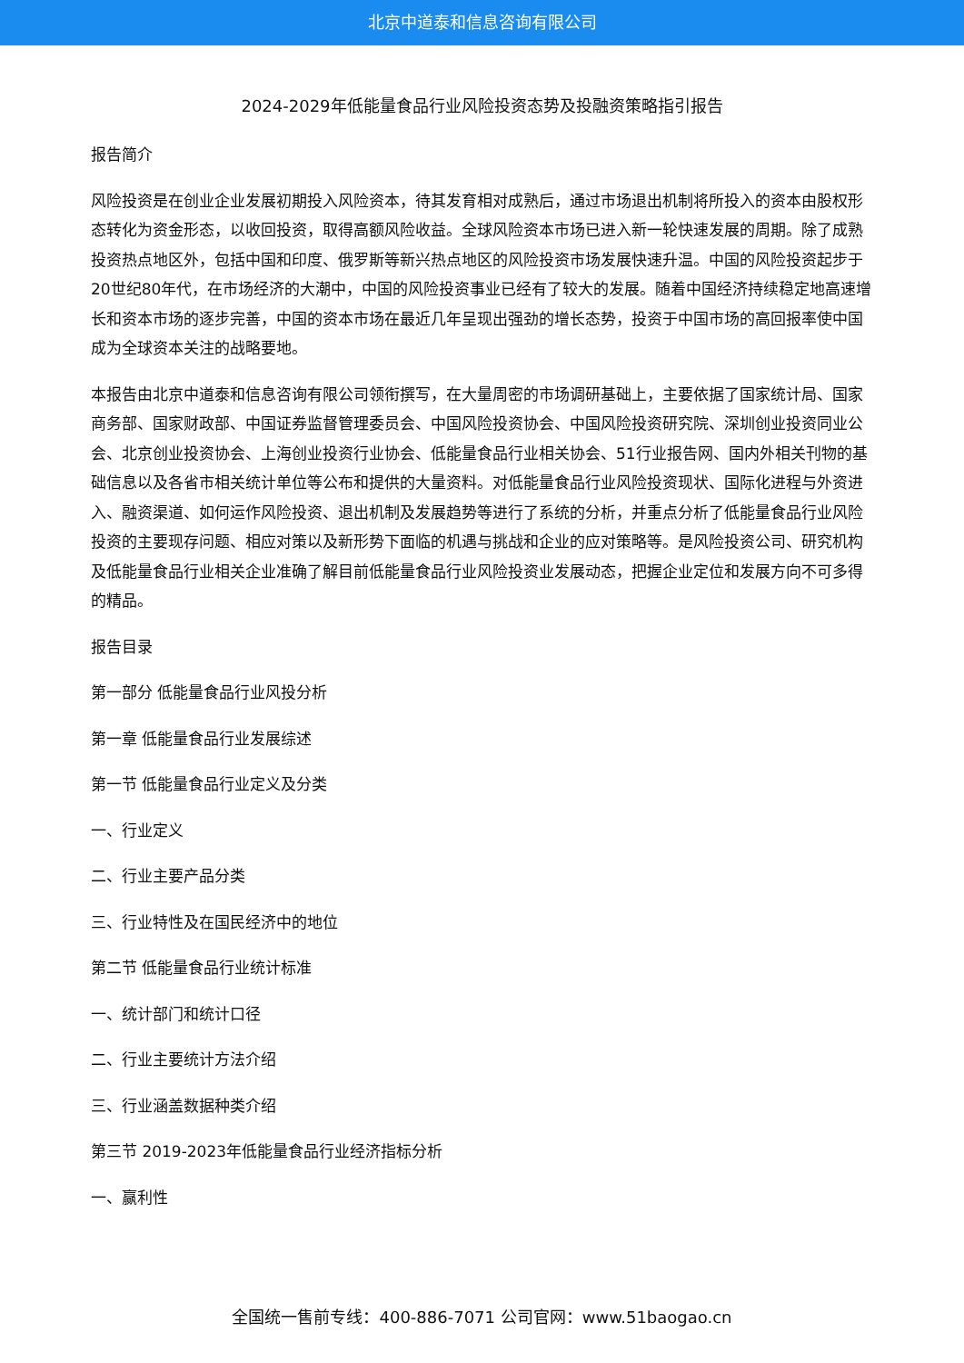北京中道泰和信息咨询有限公司
2024-2029年低能量食品行业风险投资态势及投融资策略指引报告
报告简介
风险投资是在创业企业发展初期投入风险资本，待其发育相对成熟后，通过市场退出机制将所投入的资本由股权形态转化为资金形态，以收回投资，取得高额风险收益。全球风险资本市场已进入新一轮快速发展的周期。除了成熟投资热点地区外，包括中国和印度、俄罗斯等新兴热点地区的风险投资市场发展快速升温。中国的风险投资起步于20世纪80年代，在市场经济的大潮中，中国的风险投资事业已经有了较大的发展。随着中国经济持续稳定地高速增长和资本市场的逐步完善，中国的资本市场在最近几年呈现出强劲的增长态势，投资于中国市场的高回报率使中国成为全球资本关注的战略要地。
本报告由北京中道泰和信息咨询有限公司领衔撰写，在大量周密的市场调研基础上，主要依据了国家统计局、国家商务部、国家财政部、中国证券监督管理委员会、中国风险投资协会、中国风险投资研究院、深圳创业投资同业公会、北京创业投资协会、上海创业投资行业协会、低能量食品行业相关协会、51行业报告网、国内外相关刊物的基础信息以及各省市相关统计单位等公布和提供的大量资料。对低能量食品行业风险投资现状、国际化进程与外资进入、融资渠道、如何运作风险投资、退出机制及发展趋势等进行了系统的分析，并重点分析了低能量食品行业风险投资的主要现存问题、相应对策以及新形势下面临的机遇与挑战和企业的应对策略等。是风险投资公司、研究机构及低能量食品行业相关企业准确了解目前低能量食品行业风险投资业发展动态，把握企业定位和发展方向不可多得的精品。
报告目录
第一部分 低能量食品行业风投分析
第一章 低能量食品行业发展综述
第一节 低能量食品行业定义及分类
一、行业定义
二、行业主要产品分类
三、行业特性及在国民经济中的地位
第二节 低能量食品行业统计标准
一、统计部门和统计口径
二、行业主要统计方法介绍
三、行业涵盖数据种类介绍
第三节 2019-2023年低能量食品行业经济指标分析
一、赢利性
全国统一售前专线：400-886-7071 公司官网：www.51baogao.cn